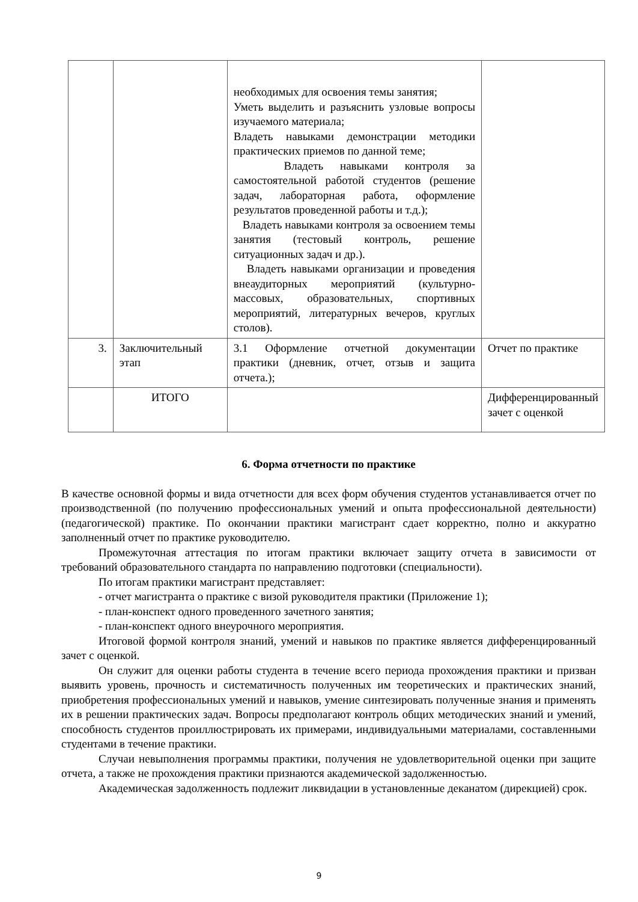| | | необходимых для освоения темы занятия; Уметь выделить и разъяснить узловые вопросы изучаемого материала; Владеть навыками демонстрации методики практических приемов по данной теме; Владеть навыками контроля за самостоятельной работой студентов (решение задач, лабораторная работа, оформление результатов проведенной работы и т.д.); Владеть навыками контроля за освоением темы занятия (тестовый контроль, решение ситуационных задач и др.). Владеть навыками организации и проведения внеаудиторных мероприятий (культурно-массовых, образовательных, спортивных мероприятий, литературных вечеров, круглых столов). | |
| 3. | Заключительный этап | 3.1 Оформление отчетной документации практики (дневник, отчет, отзыв и защита отчета.); | Отчет по практике |
| | ИТОГО | | Дифференцированный зачет с оценкой |
6. Форма отчетности по практике
В качестве основной формы и вида отчетности для всех форм обучения студентов устанавливается отчет по производственной (по получению профессиональных умений и опыта профессиональной деятельности) (педагогической) практике. По окончании практики магистрант сдает корректно, полно и аккуратно заполненный отчет по практике руководителю.
Промежуточная аттестация по итогам практики включает защиту отчета в зависимости от требований образовательного стандарта по направлению подготовки (специальности).
По итогам практики магистрант представляет:
- отчет магистранта о практике с визой руководителя практики (Приложение 1);
- план-конспект одного проведенного зачетного занятия;
- план-конспект одного внеурочного мероприятия.
Итоговой формой контроля знаний, умений и навыков по практике является дифференцированный зачет с оценкой.
Он служит для оценки работы студента в течение всего периода прохождения практики и призван выявить уровень, прочность и систематичность полученных им теоретических и практических знаний, приобретения профессиональных умений и навыков, умение синтезировать полученные знания и применять их в решении практических задач. Вопросы предполагают контроль общих методических знаний и умений, способность студентов проиллюстрировать их примерами, индивидуальными материалами, составленными студентами в течение практики.
Случаи невыполнения программы практики, получения не удовлетворительной оценки при защите отчета, а также не прохождения практики признаются академической задолженностью.
Академическая задолженность подлежит ликвидации в установленные деканатом (дирекцией) срок.
9